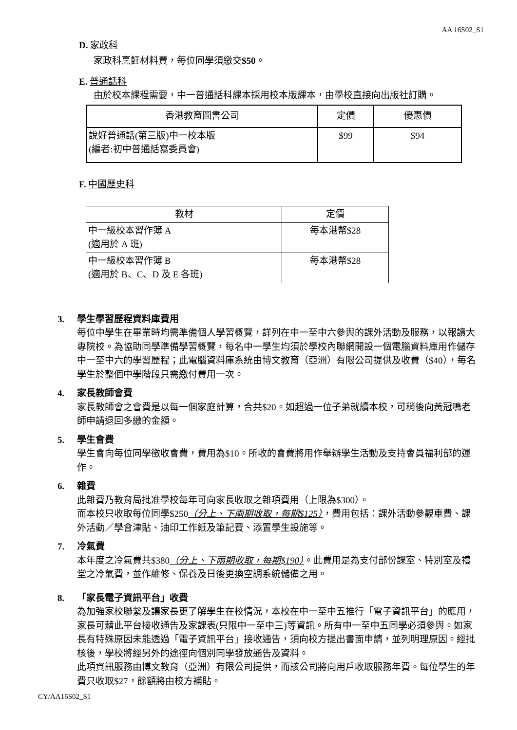AA 16S02_S1
D. 家政科
家政科烹飪材料費，每位同學須繳交$50。
E. 普通話科
由於校本課程需要，中一普通話科課本採用校本版課本，由學校直接向出版社訂購。
| 香港教育圖書公司 | 定價 | 優惠價 |
| 說好普通話(第三版)中一校本版 (編者:初中普通話寫委員會) | $99 | $94 |
F. 中國歷史科
| 教材 | 定價 |
| 中一級校本習作簿 A (適用於 A 班) | 每本港幣$28 |
| 中一級校本習作簿 B (適用於 B、C、D 及 E 各班) | 每本港幣$28 |
3. 學生學習歷程資料庫費用
每位中學生在畢業時均需準備個人學習概覽，詳列在中一至中六參與的課外活動及服務，以報讀大專院校。為協助同學準備學習概覽，每名中一學生均須於學校內聯網開設一個電腦資料庫用作儲存中一至中六的學習歷程；此電腦資料庫系統由博文教育（亞洲）有限公司提供及收費（$40），每名學生於整個中學階段只需繳付費用一次。
4. 家長教師會費
家長教師會之會費是以每一個家庭計算，合共$20。如超過一位子弟就讀本校，可稍後向黃冠鳴老師申請退回多繳的金額。
5. 學生會費
學生會向每位同學徵收會費，費用為$10。所收的會費將用作舉辦學生活動及支持會員福利部的運作。
6. 雜費
此雜費乃教育局批准學校每年可向家長收取之雜項費用（上限為$300）。
而本校只收取每位同學$250（分上、下兩期收取，每期$125），費用包括：課外活動參觀車費、課外活動／學會津貼、油印工作紙及筆記費、添置學生設施等。
7. 冷氣費
本年度之冷氣費共$380（分上、下兩期收取，每期$190）。此費用是為支付部份課室、特別室及禮堂之冷氣費，並作維修、保養及日後更換空調系統儲備之用。
8. 「家長電子資訊平台」收費
為加強家校聯繫及讓家長更了解學生在校情況，本校在中一至中五推行「電子資訊平台」的應用，家長可藉此平台接收通告及家課表(只限中一至中三)等資訊。所有中一至中五同學必須參與。如家長有特殊原因未能透過「電子資訊平台」接收通告，須向校方提出書面申請，並列明理原因。經批核後，學校將經另外的途徑向個別同學發放通告及資料。
此項資訊服務由博文教育（亞洲）有限公司提供，而該公司將向用戶收取服務年費。每位學生的年費只收取$27，餘額將由校方補貼。
CY/AA16S02_S1